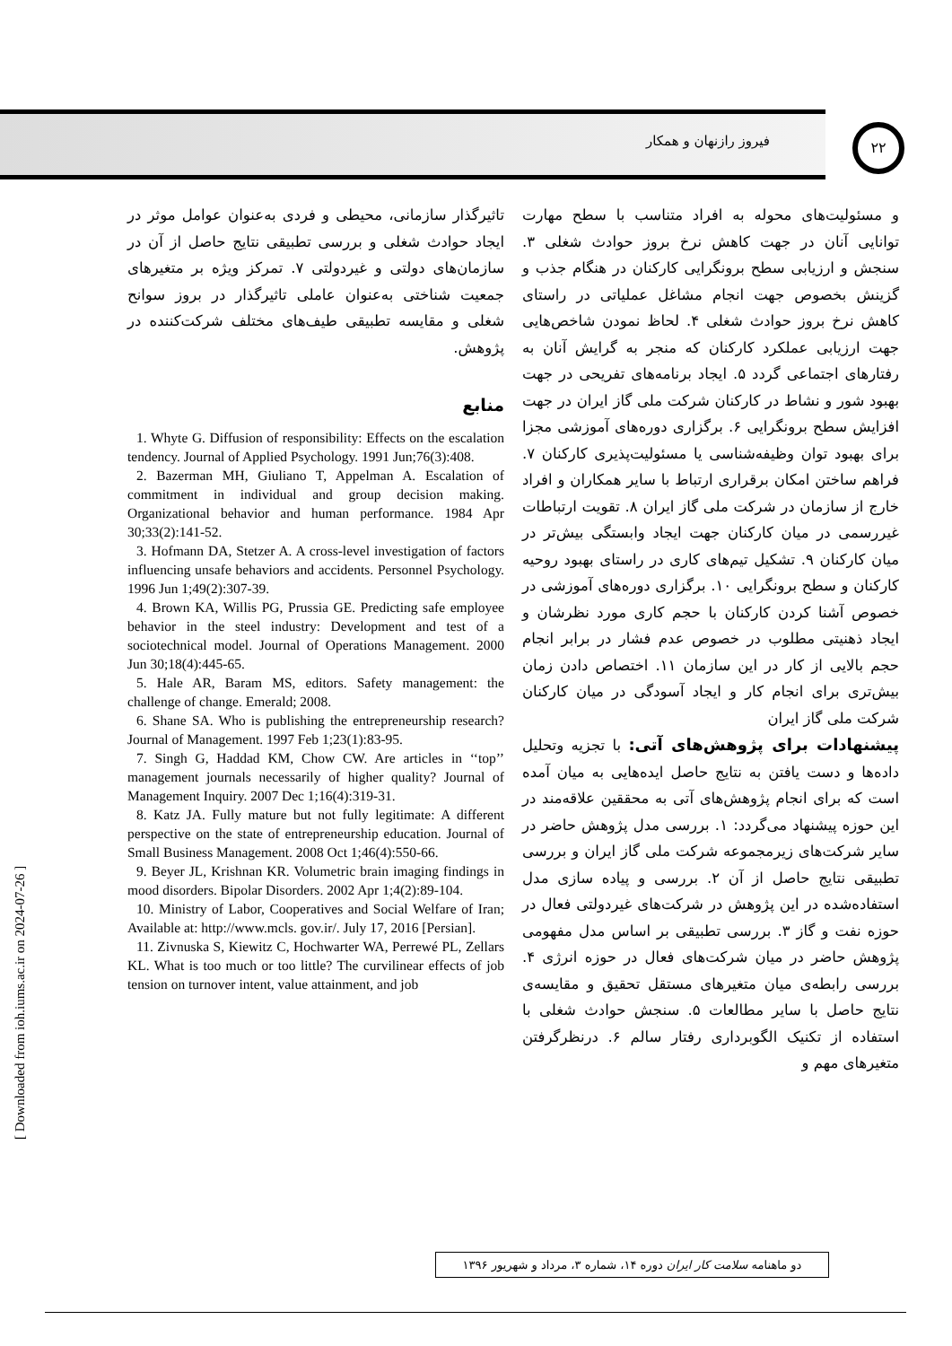۲۲
فیروز رازنهان و همکار
و مسئولیت‌های محوله به افراد متناسب با سطح مهارت توانایی آنان در جهت کاهش نرخ بروز حوادث شغلی ۳. سنجش و ارزیابی سطح برونگرایی کارکنان در هنگام جذب و گزینش بخصوص جهت انجام مشاغل عملیاتی در راستای کاهش نرخ بروز حوادث شغلی ۴. لحاظ نمودن شاخص‌هایی جهت ارزیابی عملکرد کارکنان که منجر به گرایش آنان به رفتارهای اجتماعی گردد ۵. ایجاد برنامه‌های تفریحی در جهت بهبود شور و نشاط در کارکنان شرکت ملی گاز ایران در جهت افزایش سطح برونگرایی ۶. برگزاری دوره‌های آموزشی مجزا برای بهبود توان وظیفه‌شناسی یا مسئولیت‌پذیری کارکنان ۷. فراهم ساختن امکان برقراری ارتباط با سایر همکاران و افراد خارج از سازمان در شرکت ملی گاز ایران ۸. تقویت ارتباطات غیررسمی در میان کارکنان جهت ایجاد وابستگی بیش‌تر در میان کارکنان ۹. تشکیل تیم‌های کاری در راستای بهبود روحیه کارکنان و سطح برونگرایی ۱۰. برگزاری دوره‌های آموزشی در خصوص آشنا کردن کارکنان با حجم کاری مورد نظرشان و ایجاد ذهنیتی مطلوب در خصوص عدم فشار در برابر انجام حجم بالایی از کار در این سازمان ۱۱. اختصاص دادن زمان بیش‌تری برای انجام کار و ایجاد آسودگی در میان کارکنان شرکت ملی گاز ایران
پیشنهادات برای پژوهش‌های آتی: با تجزیه وتحلیل داده‌ها و دست یافتن به نتایج حاصل ایده‌هایی به میان آمده است که برای انجام پژوهش‌های آتی به محققین علاقه‌مند در این حوزه پیشنهاد می‌گردد: ۱. بررسی مدل پژوهش حاضر در سایر شرکت‌های زیرمجموعه شرکت ملی گاز ایران و بررسی تطبیقی نتایج حاصل از آن ۲. بررسی و پیاده سازی مدل استفاده‌شده در این پژوهش در شرکت‌های غیردولتی فعال در حوزه نفت و گاز ۳. بررسی تطبیقی بر اساس مدل مفهومی پژوهش حاضر در میان شرکت‌های فعال در حوزه انرژی ۴. بررسی رابطه‌ی میان متغیرهای مستقل تحقیق و مقایسه‌ی نتایج حاصل با سایر مطالعات ۵. سنجش حوادث شغلی با استفاده از تکنیک الگوبرداری رفتار سالم ۶. درنظرگرفتن متغیرهای مهم و
تاثیرگذار سازمانی، محیطی و فردی به‌عنوان عوامل موثر در ایجاد حوادث شغلی و بررسی تطبیقی نتایج حاصل از آن در سازمان‌های دولتی و غیردولتی ۷. تمرکز ویژه بر متغیرهای جمعیت شناختی به‌عنوان عاملی تاثیرگذار در بروز سوانح شغلی و مقایسه تطبیقی طیف‌های مختلف شرکت‌کننده در پژوهش.
منابع
1. Whyte G. Diffusion of responsibility: Effects on the escalation tendency. Journal of Applied Psychology. 1991 Jun;76(3):408.
2. Bazerman MH, Giuliano T, Appelman A. Escalation of commitment in individual and group decision making. Organizational behavior and human performance. 1984 Apr 30;33(2):141-52.
3. Hofmann DA, Stetzer A. A cross-level investigation of factors influencing unsafe behaviors and accidents. Personnel Psychology. 1996 Jun 1;49(2):307-39.
4. Brown KA, Willis PG, Prussia GE. Predicting safe employee behavior in the steel industry: Development and test of a sociotechnical model. Journal of Operations Management. 2000 Jun 30;18(4):445-65.
5. Hale AR, Baram MS, editors. Safety management: the challenge of change. Emerald; 2008.
6. Shane SA. Who is publishing the entrepreneurship research? Journal of Management. 1997 Feb 1;23(1):83-95.
7. Singh G, Haddad KM, Chow CW. Are articles in ‘‘top’’ management journals necessarily of higher quality? Journal of Management Inquiry. 2007 Dec 1;16(4):319-31.
8. Katz JA. Fully mature but not fully legitimate: A different perspective on the state of entrepreneurship education. Journal of Small Business Management. 2008 Oct 1;46(4):550-66.
9. Beyer JL, Krishnan KR. Volumetric brain imaging findings in mood disorders. Bipolar Disorders. 2002 Apr 1;4(2):89-104.
10. Ministry of Labor, Cooperatives and Social Welfare of Iran; Available at: http://www.mcls. gov.ir/. July 17, 2016 [Persian].
11. Zivnuska S, Kiewitz C, Hochwarter WA, Perrewé PL, Zellars KL. What is too much or too little? The curvilinear effects of job tension on turnover intent, value attainment, and job
دو ماهنامه سلامت کار ایران دوره ۱۴، شماره ۳، مرداد و شهریور ۱۳۹۶
[ Downloaded from ioh.iums.ac.ir on 2024-07-26 ]